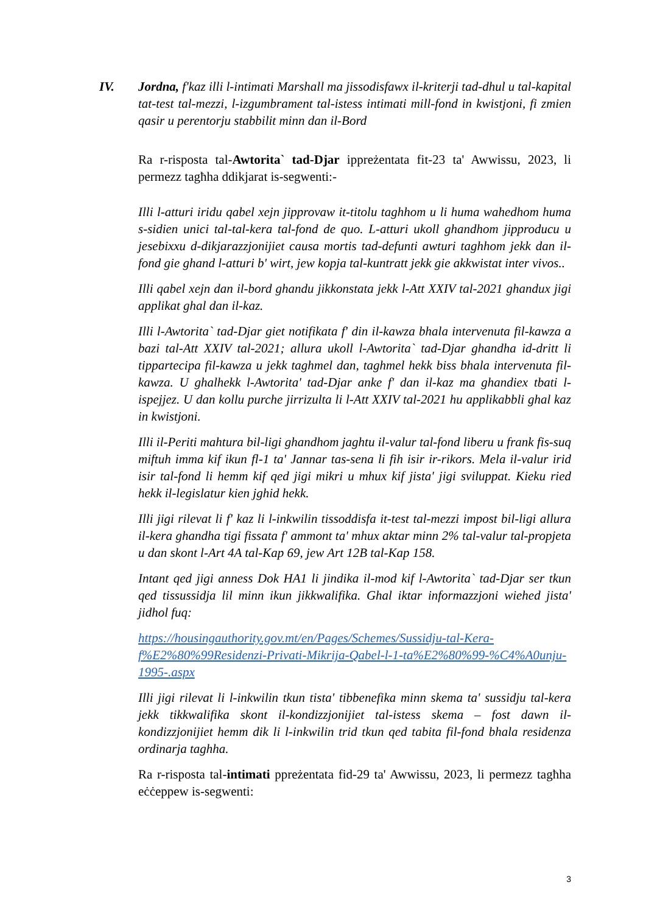IV. Jordna, f'kaz illi l-intimati Marshall ma jissodisfawx il-kriterji tad-dhul u tal-kapital tat-test tal-mezzi, l-izgumbrament tal-istess intimati mill-fond in kwistjoni, fi zmien qasir u perentorju stabbilit minn dan il-Bord
Ra r-risposta tal-Awtorita` tad-Djar ippreżentata fit-23 ta' Awwissu, 2023, li permezz tagħha ddikjarat is-segwenti:-
Illi l-atturi iridu qabel xejn jipprovaw it-titolu taghhom u li huma wahedhom huma s-sidien unici tal-tal-kera tal-fond de quo. L-atturi ukoll ghandhom jipproducu u jesebixxu d-dikjarazzjonijiet causa mortis tad-defunti awturi taghhom jekk dan il-fond gie ghand l-atturi b' wirt, jew kopja tal-kuntratt jekk gie akkwistat inter vivos..
Illi qabel xejn dan il-bord ghandu jikkonstata jekk l-Att XXIV tal-2021 ghandux jigi applikat ghal dan il-kaz.
Illi l-Awtorita` tad-Djar giet notifikata f' din il-kawza bhala intervenuta fil-kawza a bazi tal-Att XXIV tal-2021; allura ukoll l-Awtorita` tad-Djar ghandha id-dritt li tippartecipa fil-kawza u jekk taghmel dan, taghmel hekk biss bhala intervenuta fil-kawza. U ghalhekk l-Awtorita' tad-Djar anke f' dan il-kaz ma ghandiex tbati l-ispejjez. U dan kollu purche jirrizulta li l-Att XXIV tal-2021 hu applikabbli ghal kaz in kwistjoni.
Illi il-Periti mahtura bil-ligi ghandhom jaghtu il-valur tal-fond liberu u frank fis-suq miftuh imma kif ikun fl-1 ta' Jannar tas-sena li fih isir ir-rikors. Mela il-valur irid isir tal-fond li hemm kif qed jigi mikri u mhux kif jista' jigi sviluppat. Kieku ried hekk il-legislatur kien jghid hekk.
Illi jigi rilevat li f' kaz li l-inkwilin tissoddisfa it-test tal-mezzi impost bil-ligi allura il-kera ghandha tigi fissata f' ammont ta' mhux aktar minn 2% tal-valur tal-propjeta u dan skont l-Art 4A tal-Kap 69, jew Art 12B tal-Kap 158.
Intant qed jigi anness Dok HA1 li jindika il-mod kif l-Awtorita` tad-Djar ser tkun qed tissussidja lil minn ikun jikkwalifika. Ghal iktar informazzjoni wiehed jista' jidhol fuq:
https://housingauthority.gov.mt/en/Pages/Schemes/Sussidju-tal-Kera-f%E2%80%99Residenzi-Privati-Mikrija-Qabel-l-1-ta%E2%80%99-%C4%A0unju-1995-.aspx
Illi jigi rilevat li l-inkwilin tkun tista' tibbenefika minn skema ta' sussidju tal-kera jekk tikkwalifika skont il-kondizzjonijiet tal-istess skema – fost dawn il-kondizzjonijiet hemm dik li l-inkwilin trid tkun qed tabita fil-fond bhala residenza ordinarja taghha.
Ra r-risposta tal-intimati ppreżentata fid-29 ta' Awwissu, 2023, li permezz tagħha eċċeppew is-segwenti:
3